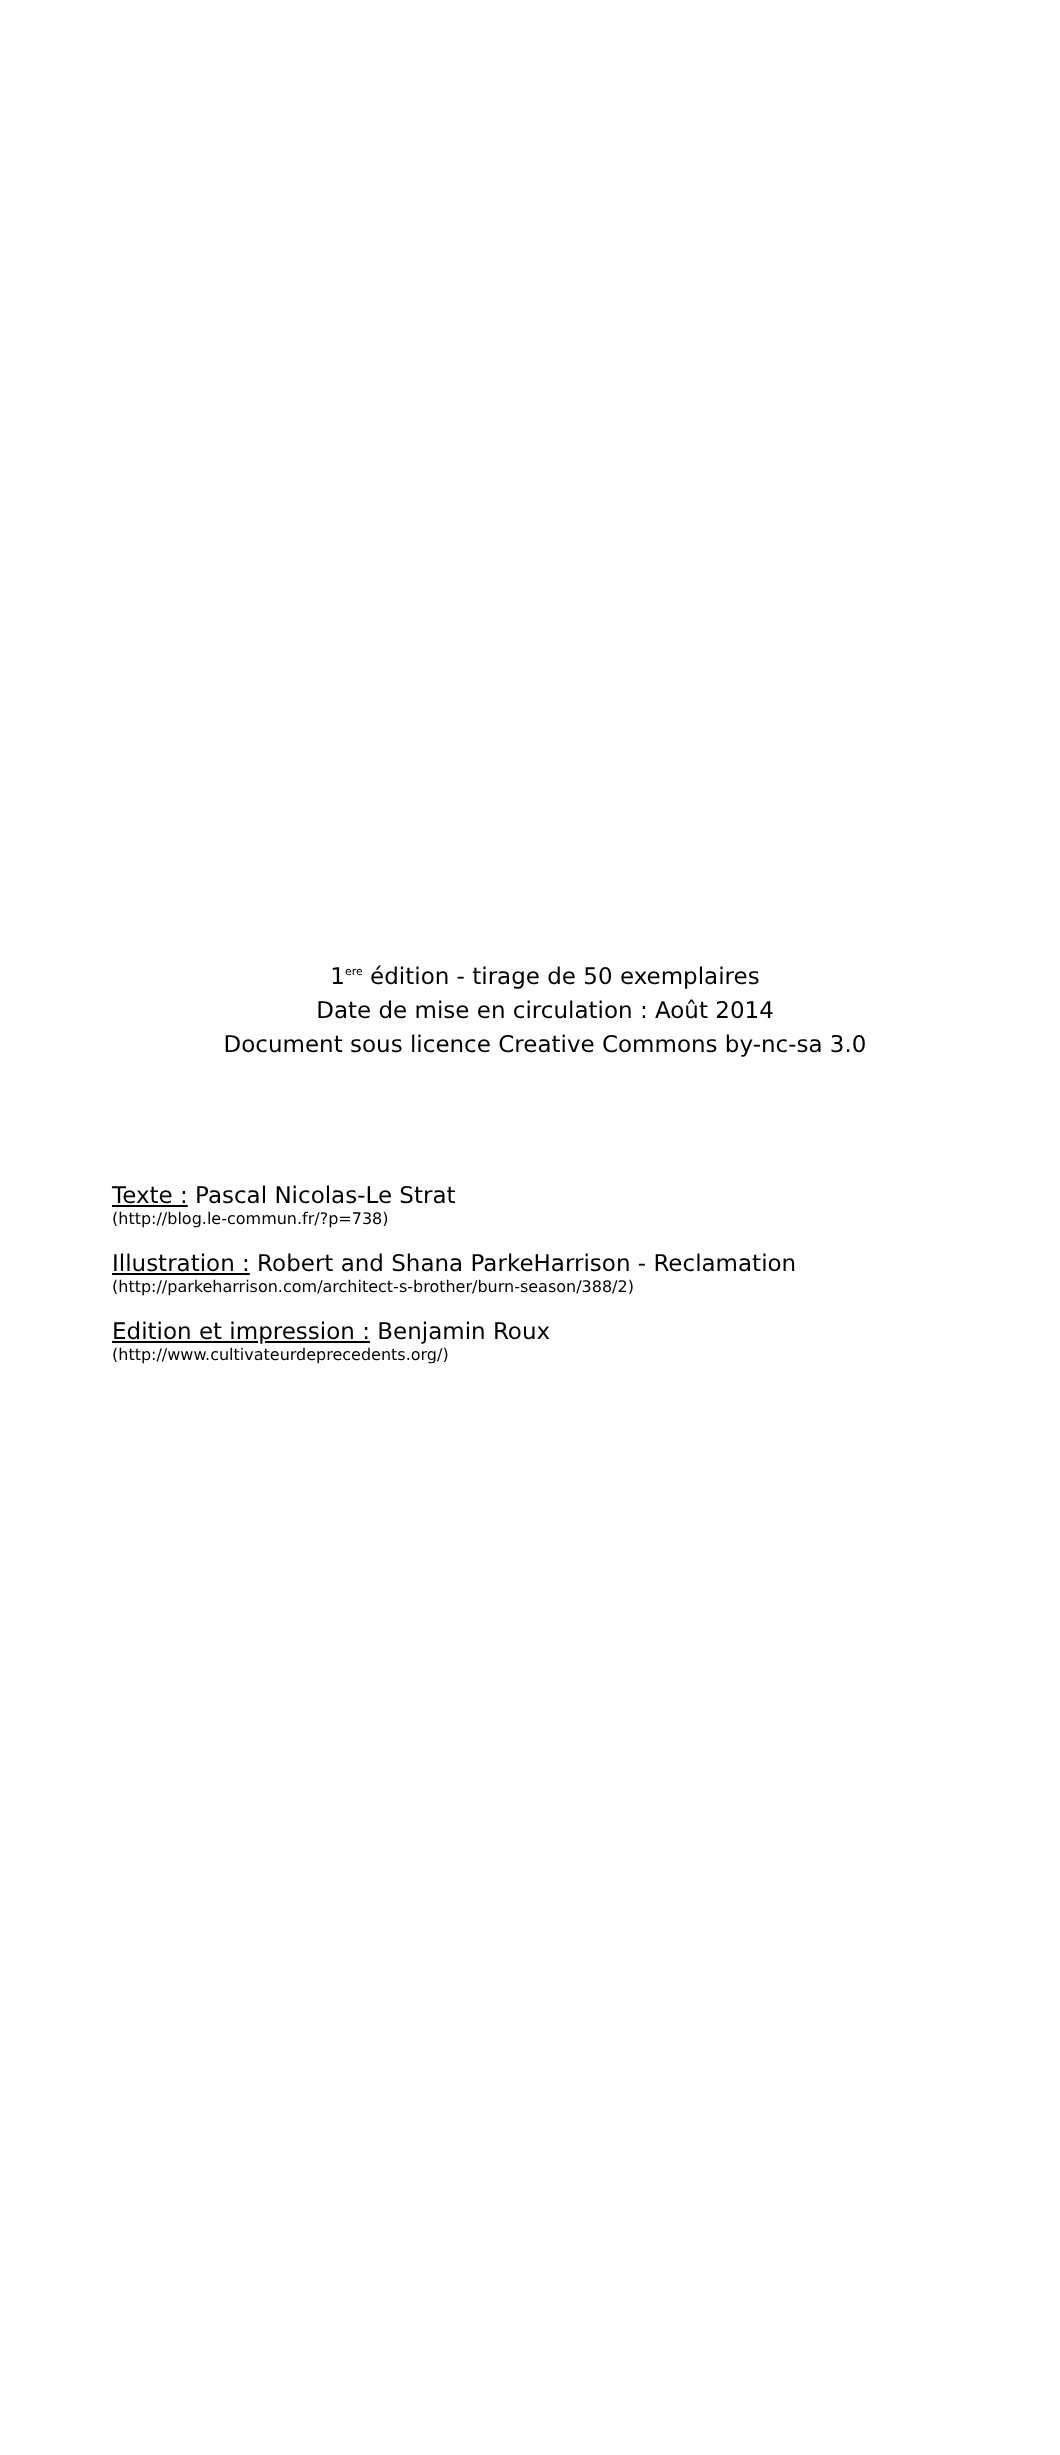1<sup>ere</sup> édition - tirage de 50 exemplaires
Date de mise en circulation : Août 2014
Document sous licence Creative Commons by-nc-sa 3.0
Texte : Pascal Nicolas-Le Strat
(http://blog.le-commun.fr/?p=738)
Illustration : Robert and Shana ParkeHarrison - Reclamation
(http://parkeharrison.com/architect-s-brother/burn-season/388/2)
Edition et impression : Benjamin Roux
(http://www.cultivateurdeprecedents.org/)